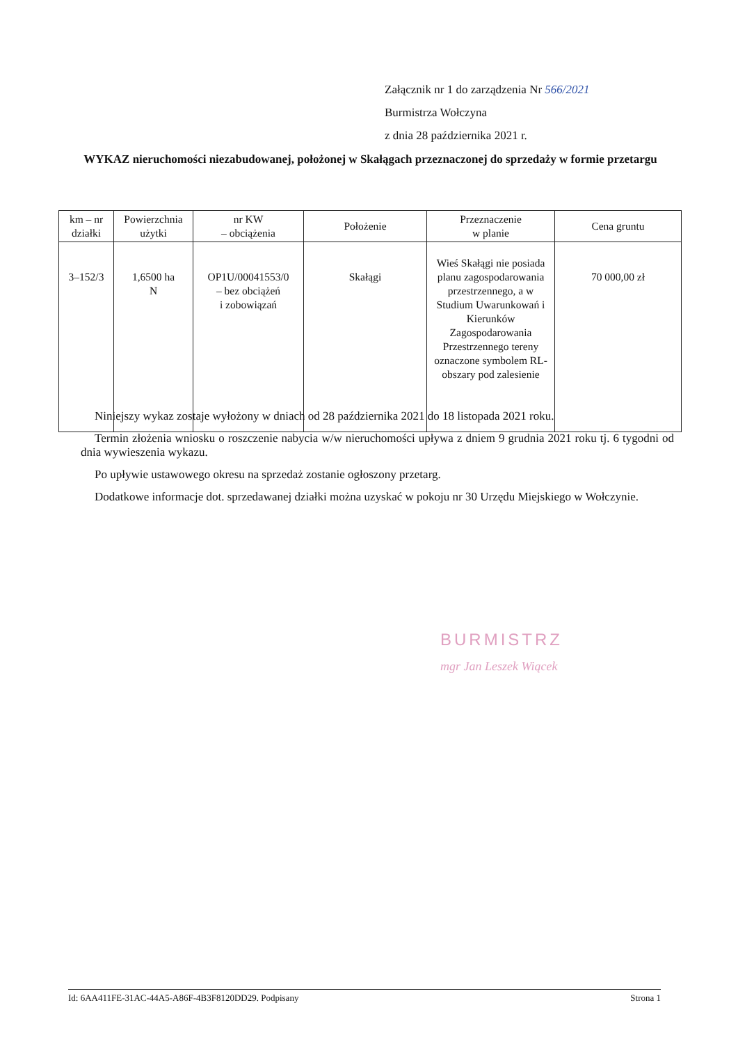Załącznik nr 1 do zarządzenia Nr 566/2021
Burmistrza Wołczyna
z dnia 28 października 2021 r.
WYKAZ nieruchomości niezabudowanej, położonej w Skałągach przeznaczonej do sprzedaży w formie przetargu
| km – nr działki | Powierzchnia użytki | nr KW – obciążenia | Położenie | Przeznaczenie w planie | Cena gruntu |
| --- | --- | --- | --- | --- | --- |
| 3–152/3 | 1,6500 ha N | OP1U/00041553/0 – bez obciążeń i zobowiązań | Skałągi | Wieś Skałągi nie posiada planu zagospodarowania przestrzennego, a w Studium Uwarunkowań i Kierunków Zagospodarowania Przestrzennego tereny oznaczone symbolem RL-obszary pod zalesienie | 70 000,00 zł |
Niniejszy wykaz zostaje wyłożony w dniach od 28 października 2021 do 18 listopada 2021 roku.
Termin złożenia wniosku o roszczenie nabycia w/w nieruchomości upływa z dniem 9 grudnia 2021 roku tj. 6 tygodni od dnia wywieszenia wykazu.
Po upływie ustawowego okresu na sprzedaż zostanie ogłoszony przetarg.
Dodatkowe informacje dot. sprzedawanej działki można uzyskać w pokoju nr 30 Urzędu Miejskiego w Wołczynie.
BURMISTRZ
mgr Jan Leszek Wiącek
Id: 6AA411FE-31AC-44A5-A86F-4B3F8120DD29. Podpisany Strona 1